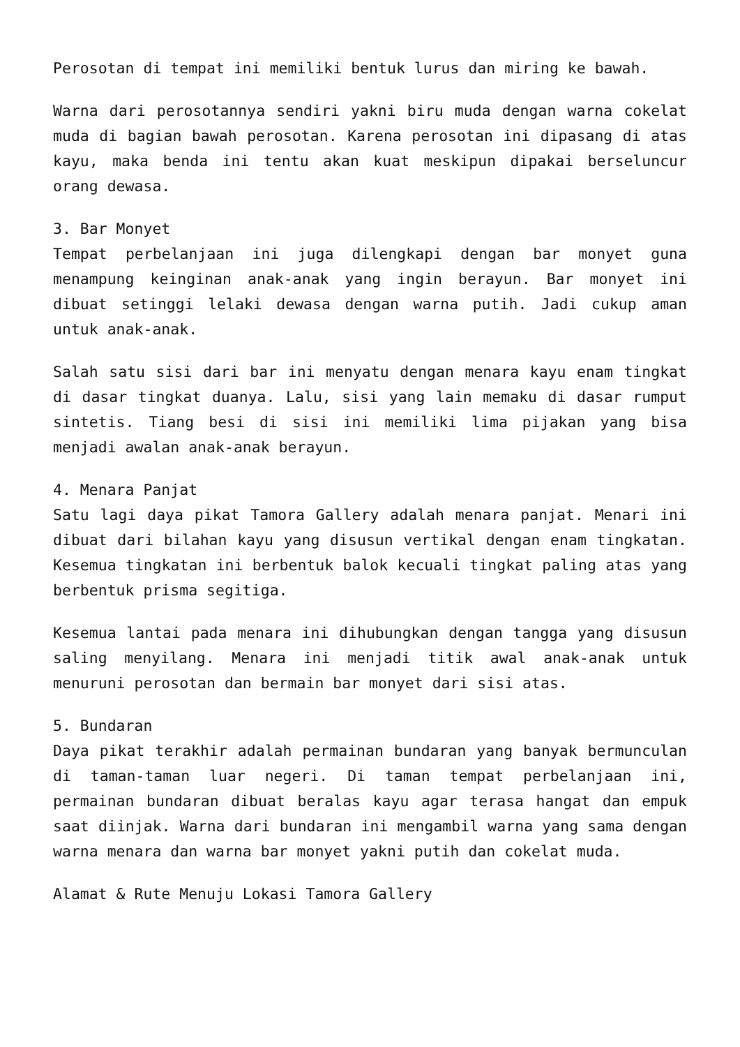Perosotan di tempat ini memiliki bentuk lurus dan miring ke bawah.
Warna dari perosotannya sendiri yakni biru muda dengan warna cokelat muda di bagian bawah perosotan. Karena perosotan ini dipasang di atas kayu, maka benda ini tentu akan kuat meskipun dipakai berseluncur orang dewasa.
3. Bar Monyet
Tempat perbelanjaan ini juga dilengkapi dengan bar monyet guna menampung keinginan anak-anak yang ingin berayun. Bar monyet ini dibuat setinggi lelaki dewasa dengan warna putih. Jadi cukup aman untuk anak-anak.
Salah satu sisi dari bar ini menyatu dengan menara kayu enam tingkat di dasar tingkat duanya. Lalu, sisi yang lain memaku di dasar rumput sintetis. Tiang besi di sisi ini memiliki lima pijakan yang bisa menjadi awalan anak-anak berayun.
4. Menara Panjat
Satu lagi daya pikat Tamora Gallery adalah menara panjat. Menari ini dibuat dari bilahan kayu yang disusun vertikal dengan enam tingkatan. Kesemua tingkatan ini berbentuk balok kecuali tingkat paling atas yang berbentuk prisma segitiga.
Kesemua lantai pada menara ini dihubungkan dengan tangga yang disusun saling menyilang. Menara ini menjadi titik awal anak-anak untuk menuruni perosotan dan bermain bar monyet dari sisi atas.
5. Bundaran
Daya pikat terakhir adalah permainan bundaran yang banyak bermunculan di taman-taman luar negeri. Di taman tempat perbelanjaan ini, permainan bundaran dibuat beralas kayu agar terasa hangat dan empuk saat diinjak. Warna dari bundaran ini mengambil warna yang sama dengan warna menara dan warna bar monyet yakni putih dan cokelat muda.
Alamat & Rute Menuju Lokasi Tamora Gallery